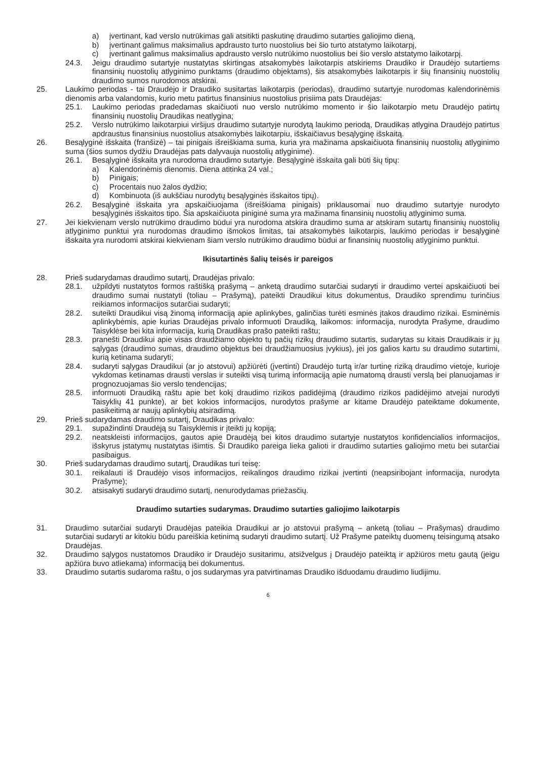a) įvertinant, kad verslo nutrūkimas gali atsitikti paskutinę draudimo sutarties galiojimo dieną,
b) įvertinant galimus maksimalius apdrausto turto nuostolius bei šio turto atstatymo laikotarpį,
c) įvertinant galimus maksimalius apdrausto verslo nutrūkimo nuostolius bei šio verslo atstatymo laikotarpį.
24.3. Jeigu draudimo sutartyje nustatytas skirtingas atsakomybės laikotarpis atskiriems Draudiko ir Draudėjo sutartiems finansinių nuostolių atlyginimo punktams (draudimo objektams), šis atsakomybės laikotarpis ir šių finansinių nuostolių draudimo sumos nurodomos atskirai.
25. Laukimo periodas - tai Draudėjo ir Draudiko susitartas laikotarpis (periodas), draudimo sutartyje nurodomas kalendorinėmis dienomis arba valandomis, kurio metu patirtus finansinius nuostolius prisiima pats Draudėjas:
25.1. Laukimo periodas pradedamas skaičiuoti nuo verslo nutrūkimo momento ir šio laikotarpio metu Draudėjo patirtų finansinių nuostolių Draudikas neatlygina;
25.2. Verslo nutrūkimo laikotarpiui viršijus draudimo sutartyje nurodytą laukimo periodą, Draudikas atlygina Draudėjo patirtus apdraustus finansinius nuostolius atsakomybės laikotarpiu, išskaičiavus besąlyginę išskaitą.
26. Besąlyginė išskaita (franšizė) – tai pinigais išreiškiama suma, kuria yra mažinama apskaičiuota finansinių nuostolių atlyginimo suma (šios sumos dydžiu Draudėjas pats dalyvauja nuostolių atlyginime).
26.1. Besąlyginė išskaita yra nurodoma draudimo sutartyje. Besąlyginė išskaita gali būti šių tipų:
a) Kalendorinėmis dienomis. Diena atitinka 24 val.;
b) Pinigais;
c) Procentais nuo žalos dydžio;
d) Kombinuota (iš aukščiau nurodytų besąlyginės išskaitos tipų).
26.2. Besąlyginė išskaita yra apskaičiuojama (išreiškiama pinigais) priklausomai nuo draudimo sutartyje nurodyto besąlyginės išskaitos tipo. Šia apskaičiuota piniginė suma yra mažinama finansinių nuostolių atlyginimo suma.
27. Jei kiekvienam verslo nutrūkimo draudimo būdui yra nurodoma atskira draudimo suma ar atskiram sutartų finansinių nuostolių atlyginimo punktui yra nurodomas draudimo išmokos limitas, tai atsakomybės laikotarpis, laukimo periodas ir besąlyginė išskaita yra nurodomi atskirai kiekvienam šiam verslo nutrūkimo draudimo būdui ar finansinių nuostolių atlyginimo punktui.
Ikisutartinės šalių teisės ir pareigos
28. Prieš sudarydamas draudimo sutartį, Draudėjas privalo:
28.1. užpildyti nustatytos formos raštišką prašymą – anketą draudimo sutarčiai sudaryti ir draudimo vertei apskaičiuoti bei draudimo sumai nustatyti (toliau – Prašymą), pateikti Draudikui kitus dokumentus, Draudiko sprendimu turinčius reikiamos informacijos sutarčiai sudaryti;
28.2. suteikti Draudikui visą žinomą informaciją apie aplinkybes, galinčias turėti esminės įtakos draudimo rizikai. Esminėmis aplinkybėmis, apie kurias Draudėjas privalo informuoti Draudiką, laikomos: informacija, nurodyta Prašyme, draudimo Taisyklėse bei kita informacija, kurią Draudikas prašo pateikti raštu;
28.3. pranešti Draudikui apie visas draudžiamo objekto tų pačių rizikų draudimo sutartis, sudarytas su kitais Draudikais ir jų sąlygas (draudimo sumas, draudimo objektus bei draudžiamuosius įvykius), jei jos galios kartu su draudimo sutartimi, kurią ketinama sudaryti;
28.4. sudaryti sąlygas Draudikui (ar jo atstovui) apžiūrėti (įvertinti) Draudėjo turtą ir/ar turtinę riziką draudimo vietoje, kurioje vykdomas ketinamas drausti verslas ir suteikti visą turimą informaciją apie numatomą drausti verslą bei planuojamas ir prognozuojamas šio verslo tendencijas;
28.5. informuoti Draudiką raštu apie bet kokį draudimo rizikos padidėjimą (draudimo rizikos padidėjimo atvejai nurodyti Taisyklių 41 punkte), ar bet kokios informacijos, nurodytos prašyme ar kitame Draudėjo pateiktame dokumente, pasikeitimą ar naujų aplinkybių atsiradimą.
29. Prieš sudarydamas draudimo sutartį, Draudikas privalo:
29.1. supažindinti Draudėją su Taisyklėmis ir įteikti jų kopiją;
29.2. neatskleisti informacijos, gautos apie Draudėją bei kitos draudimo sutartyje nustatytos konfidencialios informacijos, išskyrus įstatymų nustatytas išimtis. Ši Draudiko pareiga lieka galioti ir draudimo sutarties galiojimo metu bei sutarčiai pasibaigus.
30. Prieš sudarydamas draudimo sutartį, Draudikas turi teisę:
30.1. reikalauti iš Draudėjo visos informacijos, reikalingos draudimo rizikai įvertinti (neapsiribojant informacija, nurodyta Prašyme);
30.2. atsisakyti sudaryti draudimo sutartį, nenurodydamas priežasčių.
Draudimo sutarties sudarymas. Draudimo sutarties galiojimo laikotarpis
31. Draudimo sutarčiai sudaryti Draudėjas pateikia Draudikui ar jo atstovui prašymą – anketą (toliau – Prašymas) draudimo sutarčiai sudaryti ar kitokiu būdu pareiškia ketinimą sudaryti draudimo sutartį. Už Prašyme pateiktų duomenų teisingumą atsako Draudėjas.
32. Draudimo sąlygos nustatomos Draudiko ir Draudėjo susitarimu, atsižvelgus į Draudėjo pateiktą ir apžiūros metu gautą (jeigu apžiūra buvo atliekama) informaciją bei dokumentus.
33. Draudimo sutartis sudaroma raštu, o jos sudarymas yra patvirtinamas Draudiko išduodamu draudimo liudijimu.
6